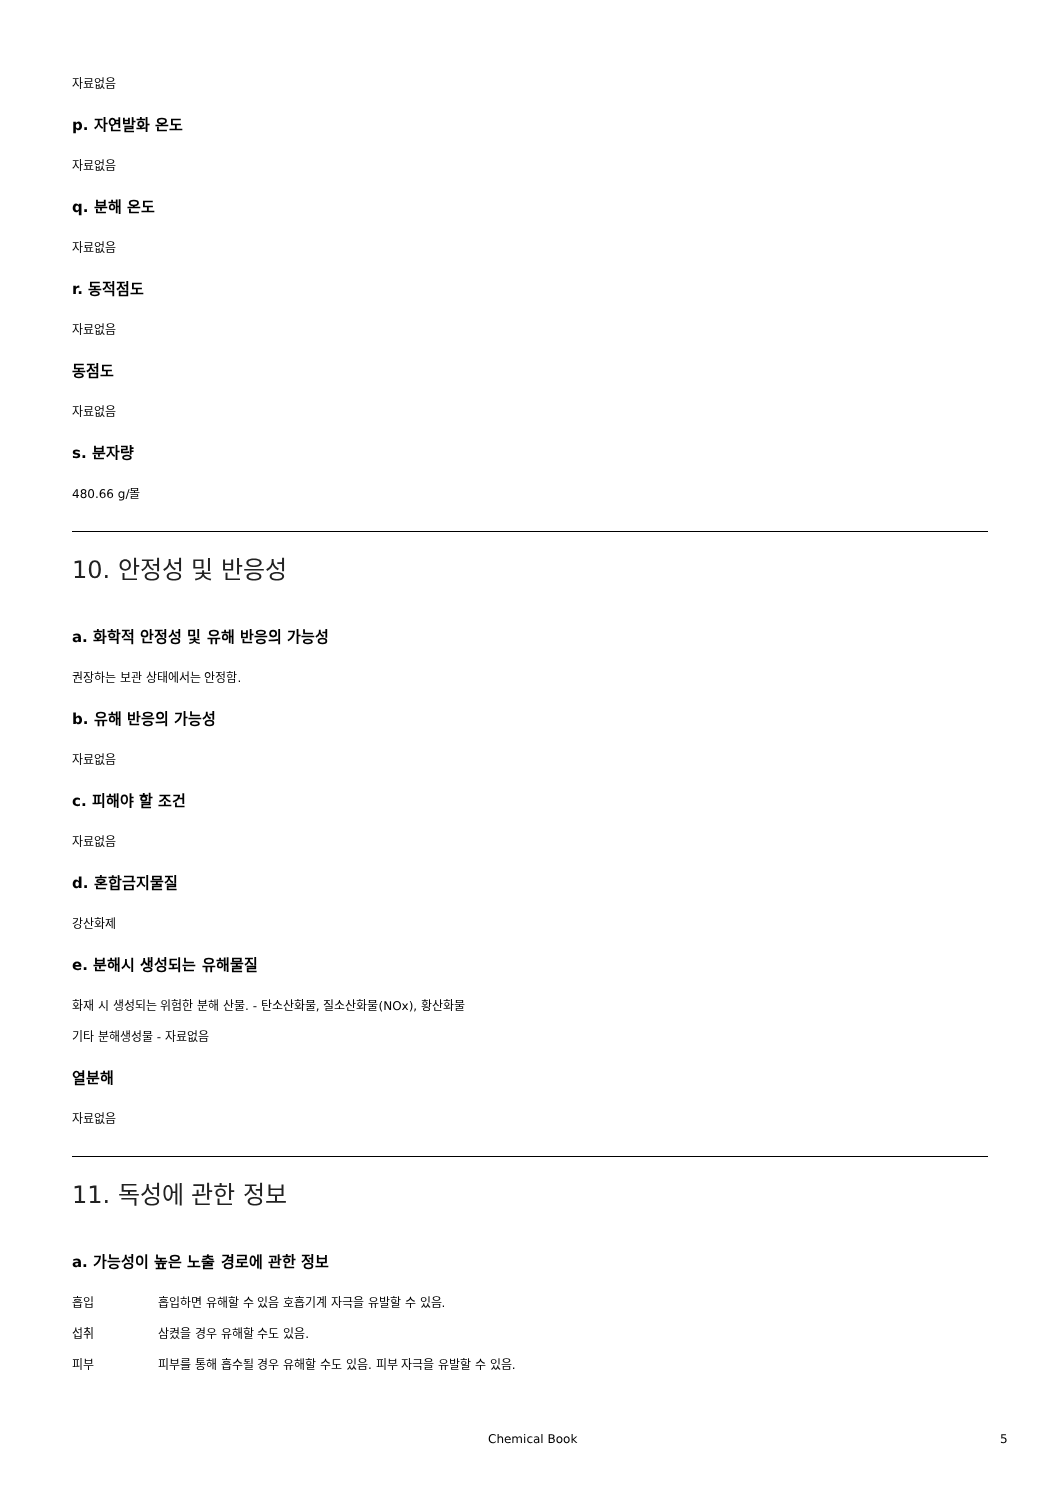자료없음
p. 자연발화 온도
자료없음
q. 분해 온도
자료없음
r. 동적점도
자료없음
동점도
자료없음
s. 분자량
480.66 g/몰
10. 안정성 및 반응성
a. 화학적 안정성 및 유해 반응의 가능성
권장하는 보관 상태에서는 안정함.
b. 유해 반응의 가능성
자료없음
c. 피해야 할 조건
자료없음
d. 혼합금지물질
강산화제
e. 분해시 생성되는 유해물질
화재 시 생성되는 위험한 분해 산물. - 탄소산화물, 질소산화물(NOx), 황산화물
기타 분해생성물 - 자료없음
열분해
자료없음
11. 독성에 관한 정보
a. 가능성이 높은 노출 경로에 관한 정보
흡입 흡입하면 유해할 수 있음 호흡기계 자극을 유발할 수 있음.
섭취 삼켰을 경우 유해할 수도 있음.
피부 피부를 통해 흡수될 경우 유해할 수도 있음. 피부 자극을 유발할 수 있음.
Chemical Book 5